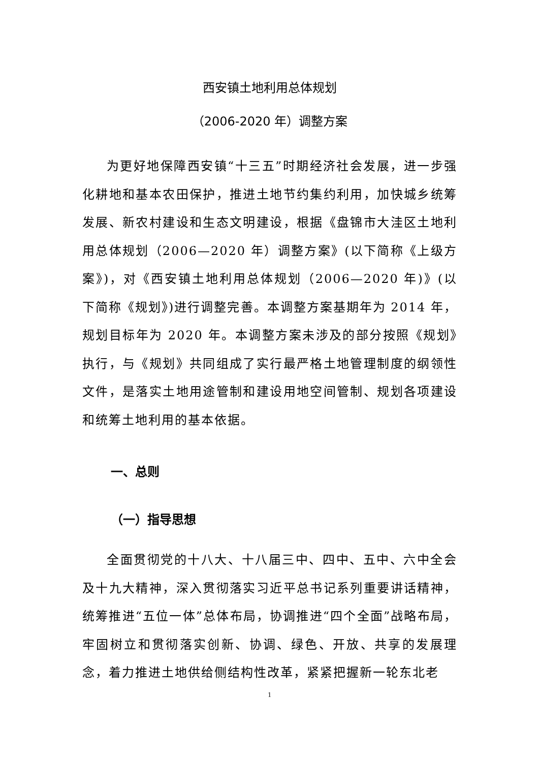西安镇土地利用总体规划
（2006-2020 年）调整方案
为更好地保障西安镇“十三五”时期经济社会发展，进一步强化耕地和基本农田保护，推进土地节约集约利用，加快城乡统筹发展、新农村建设和生态文明建设，根据《盘锦市大洼区土地利用总体规划（2006—2020 年）调整方案》(以下简称《上级方案》)，对《西安镇土地利用总体规划（2006—2020 年)》(以下简称《规划》)进行调整完善。本调整方案基期年为 2014 年，规划目标年为 2020 年。本调整方案未涉及的部分按照《规划》执行，与《规划》共同组成了实行最严格土地管理制度的纲领性文件，是落实土地用途管制和建设用地空间管制、规划各项建设和统筹土地利用的基本依据。
一、总则
（一）指导思想
全面贯彻党的十八大、十八届三中、四中、五中、六中全会及十九大精神，深入贯彻落实习近平总书记系列重要讲话精神，统筹推进“五位一体”总体布局，协调推进“四个全面”战略布局，牢固树立和贯彻落实创新、协调、绿色、开放、共享的发展理念，着力推进土地供给侧结构性改革，紧紧把握新一轮东北老
1